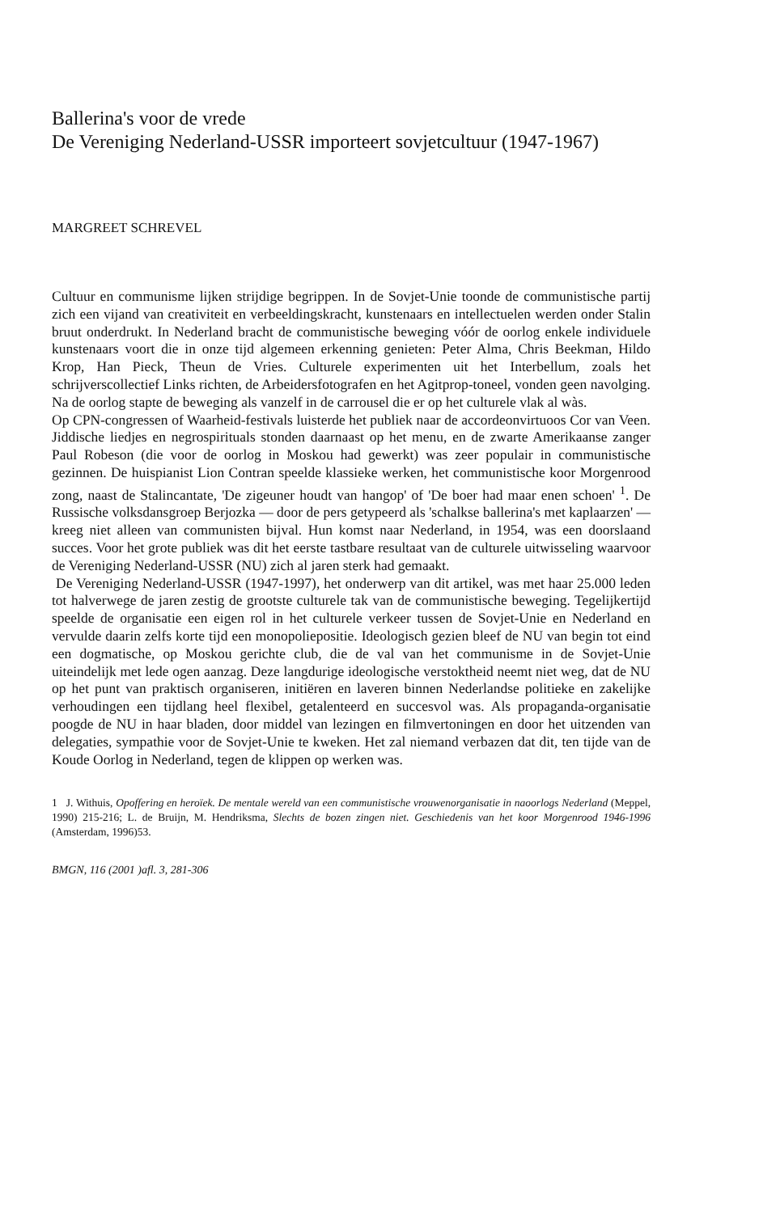Ballerina's voor de vrede
De Vereniging Nederland-USSR importeert sovjetcultuur (1947-1967)
MARGREET SCHREVEL
Cultuur en communisme lijken strijdige begrippen. In de Sovjet-Unie toonde de communistische partij zich een vijand van creativiteit en verbeeldingskracht, kunstenaars en intellectuelen werden onder Stalin bruut onderdrukt. In Nederland bracht de communistische beweging vóór de oorlog enkele individuele kunstenaars voort die in onze tijd algemeen erkenning genieten: Peter Alma, Chris Beekman, Hildo Krop, Han Pieck, Theun de Vries. Culturele experimenten uit het Interbellum, zoals het schrijverscollectief Links richten, de Arbeidersfotografen en het Agitprop-toneel, vonden geen navolging. Na de oorlog stapte de beweging als vanzelf in de carrousel die er op het culturele vlak al wàs.
Op CPN-congressen of Waarheid-festivals luisterde het publiek naar de accordeonvirtuoos Cor van Veen. Jiddische liedjes en negrospirituals stonden daarnaast op het menu, en de zwarte Amerikaanse zanger Paul Robeson (die voor de oorlog in Moskou had gewerkt) was zeer populair in communistische gezinnen. De huispianist Lion Contran speelde klassieke werken, het communistische koor Morgenrood zong, naast de Stalincantate, 'De zigeuner houdt van hangop' of 'De boer had maar enen schoen' <sup>1</sup>. De Russische volksdansgroep Berjozka — door de pers getypeerd als 'schalkse ballerina's met kaplaarzen' — kreeg niet alleen van communisten bijval. Hun komst naar Nederland, in 1954, was een doorslaand succes. Voor het grote publiek was dit het eerste tastbare resultaat van de culturele uitwisseling waarvoor de Vereniging Nederland-USSR (NU) zich al jaren sterk had gemaakt.
De Vereniging Nederland-USSR (1947-1997), het onderwerp van dit artikel, was met haar 25.000 leden tot halverwege de jaren zestig de grootste culturele tak van de communistische beweging. Tegelijkertijd speelde de organisatie een eigen rol in het culturele verkeer tussen de Sovjet-Unie en Nederland en vervulde daarin zelfs korte tijd een monopoliepositie. Ideologisch gezien bleef de NU van begin tot eind een dogmatische, op Moskou gerichte club, die de val van het communisme in de Sovjet-Unie uiteindelijk met lede ogen aanzag. Deze langdurige ideologische verstoktheid neemt niet weg, dat de NU op het punt van praktisch organiseren, initiëren en laveren binnen Nederlandse politieke en zakelijke verhoudingen een tijdlang heel flexibel, getalenteerd en succesvol was. Als propaganda-organisatie poogde de NU in haar bladen, door middel van lezingen en filmvertoningen en door het uitzenden van delegaties, sympathie voor de Sovjet-Unie te kweken. Het zal niemand verbazen dat dit, ten tijde van de Koude Oorlog in Nederland, tegen de klippen op werken was.
1 J. Withuis, Opoffering en heroïek. De mentale wereld van een communistische vrouwenorganisatie in naoorlogs Nederland (Meppel, 1990) 215-216; L. de Bruijn, M. Hendriksma, Slechts de bozen zingen niet. Geschiedenis van het koor Morgenrood 1946-1996 (Amsterdam, 1996)53.
BMGN, 116 (2001 )afl. 3, 281-306